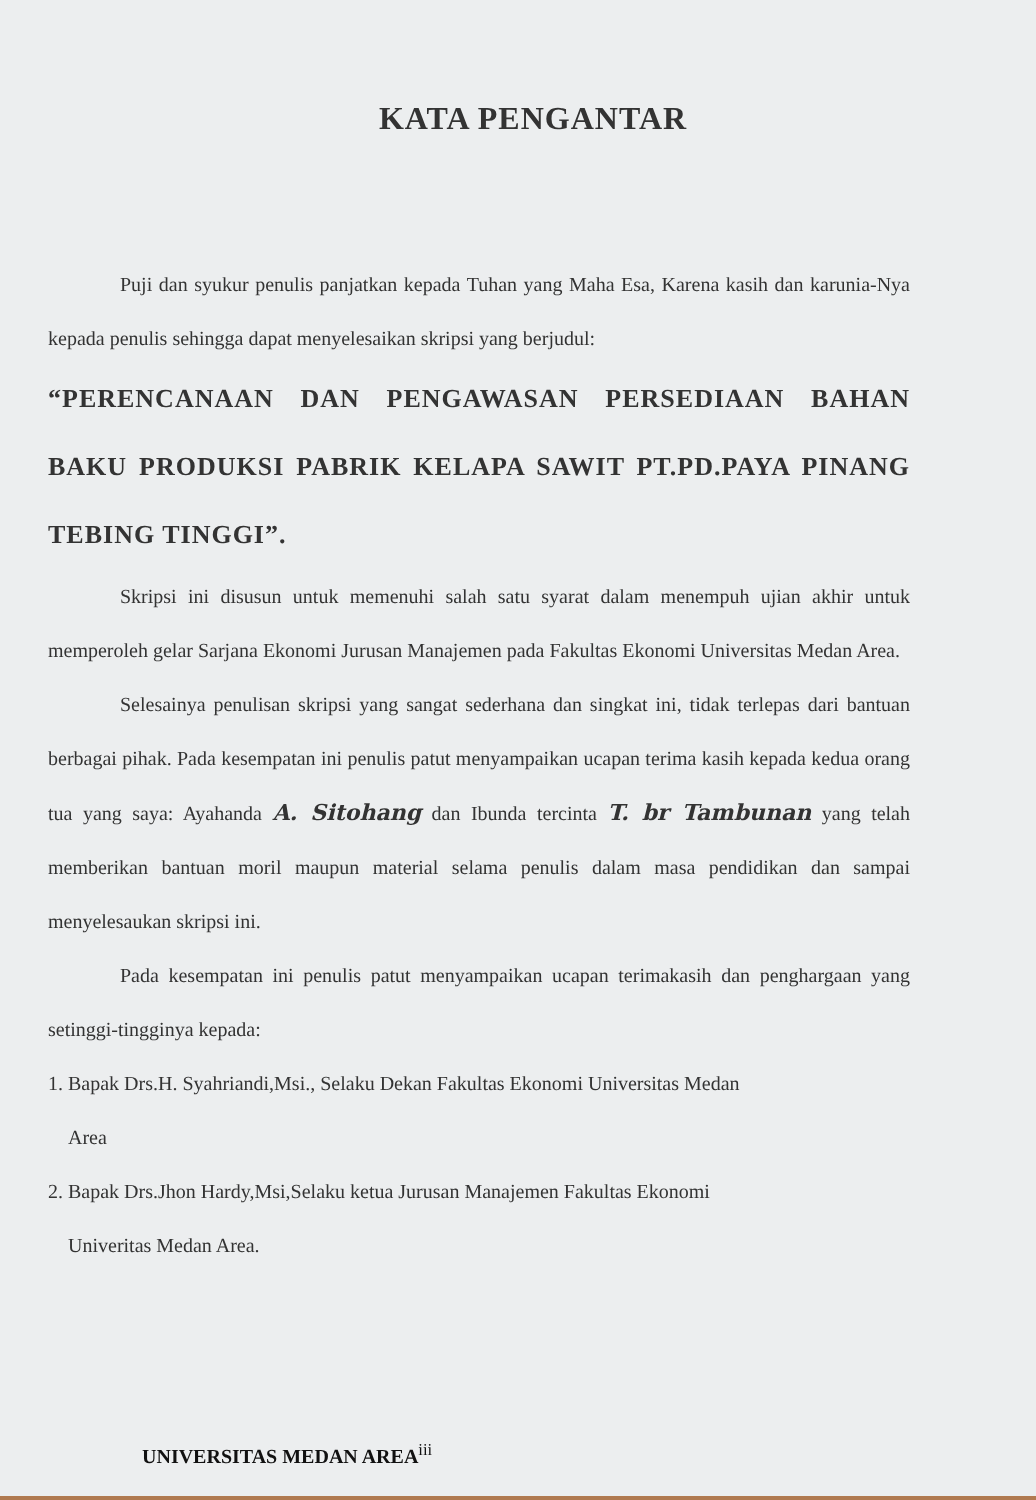KATA PENGANTAR
Puji dan syukur penulis panjatkan kepada Tuhan yang Maha Esa, Karena kasih dan karunia-Nya kepada penulis sehingga dapat menyelesaikan skripsi yang berjudul:
“PERENCANAAN DAN PENGAWASAN PERSEDIAAN BAHAN BAKU PRODUKSI PABRIK KELAPA SAWIT PT.PD.PAYA PINANG TEBING TINGGI”.
Skripsi ini disusun untuk memenuhi salah satu syarat dalam menempuh ujian akhir untuk memperoleh gelar Sarjana Ekonomi Jurusan Manajemen pada Fakultas Ekonomi Universitas Medan Area.
Selesainya penulisan skripsi yang sangat sederhana dan singkat ini, tidak terlepas dari bantuan berbagai pihak. Pada kesempatan ini penulis patut menyampaikan ucapan terima kasih kepada kedua orang tua yang saya: Ayahanda A. Sitohang dan Ibunda tercinta T. br Tambunan yang telah memberikan bantuan moril maupun material selama penulis dalam masa pendidikan dan sampai menyelesaukan skripsi ini.
Pada kesempatan ini penulis patut menyampaikan ucapan terimakasih dan penghargaan yang setinggi-tingginya kepada:
1. Bapak Drs.H. Syahriandi,Msi., Selaku Dekan Fakultas Ekonomi Universitas Medan
Area
2. Bapak Drs.Jhon Hardy,Msi,Selaku ketua Jurusan Manajemen Fakultas Ekonomi
Univeritas Medan Area.
UNIVERSITAS MEDAN AREA<sup>iii</sup>